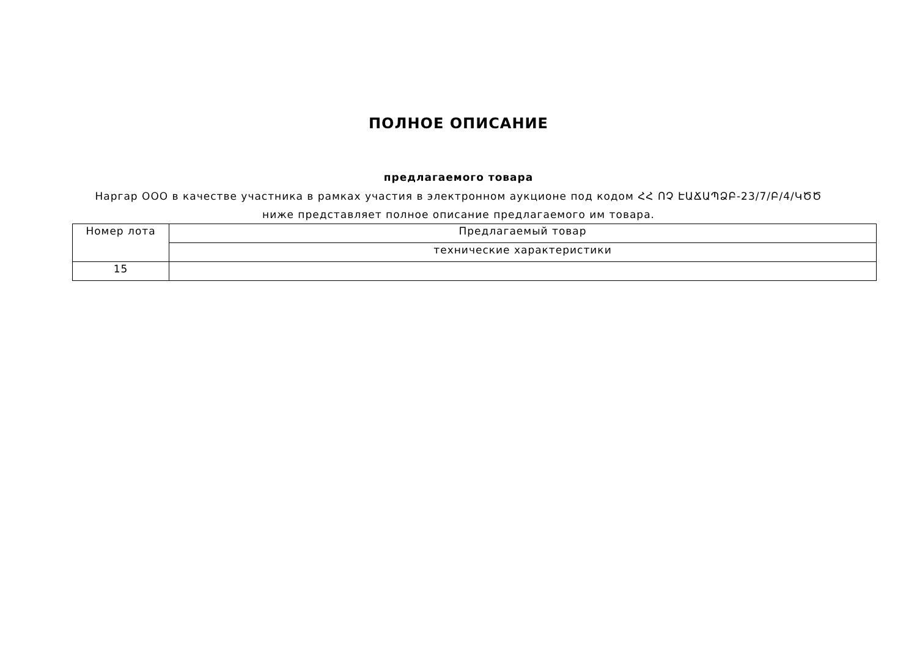ПОЛНОЕ ОПИСАНИЕ
предлагаемого товара
Наргар ООО в качестве участника в рамках участия в электронном аукционе под кодом ՀՀ ՈՉ ԷԱՃԱՊՁԲ-23/7/Բ/4/ԿԾԾ ниже представляет полное описание предлагаемого им товара.
| Номер лота | Предлагаемый товар |
| | технические характеристики |
| 15 | |